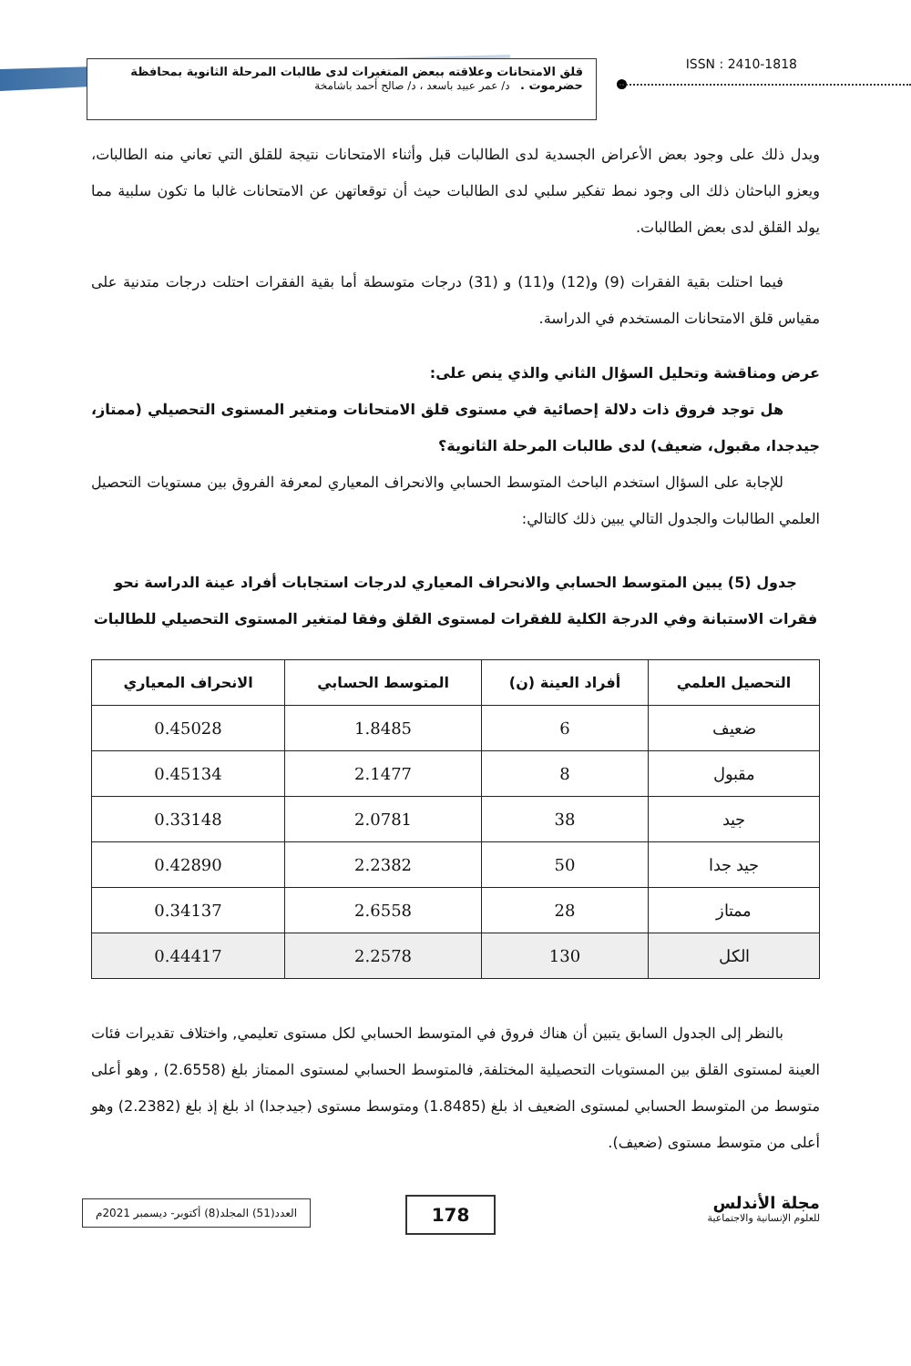قلق الامتحانات وعلاقته ببعض المتغيرات لدى طالبات المرحلة الثانوية بمحافظة حضرموت . د/ عمر عبيد باسعد ، د/ صالح أحمد باشامخة
ISSN : 2410-1818
ويدل ذلك على وجود بعض الأعراض الجسدية لدى الطالبات قبل وأثناء الامتحانات نتيجة للقلق التي تعاني منه الطالبات، ويعزو الباحثان ذلك الى وجود نمط تفكير سلبي لدى الطالبات حيث أن توقعاتهن عن الامتحانات غالبا ما تكون سلبية مما يولد القلق لدى بعض الطالبات.
فيما احتلت بقية الفقرات (9) و(12) و(11) و (31) درجات متوسطة أما بقية الفقرات احتلت درجات متدنية على مقياس قلق الامتحانات المستخدم في الدراسة.
عرض ومناقشة وتحليل السؤال الثاني والذي ينص على:
هل توجد فروق ذات دلالة إحصائية في مستوى قلق الامتحانات ومتغير المستوى التحصيلي (ممتاز، جيدجدا، مقبول، ضعيف) لدى طالبات المرحلة الثانوية؟
للإجابة على السؤال استخدم الباحث المتوسط الحسابي والانحراف المعياري لمعرفة الفروق بين مستويات التحصيل العلمي الطالبات والجدول التالي يبين ذلك كالتالي:
جدول (5) يبين المتوسط الحسابي والانحراف المعياري لدرجات استجابات أفراد عينة الدراسة نحو فقرات الاستبانة وفي الدرجة الكلية للفقرات لمستوى القلق وفقا لمتغير المستوى التحصيلي للطالبات
| التحصيل العلمي | أفراد العينة (ن) | المتوسط الحسابي | الانحراف المعياري |
| --- | --- | --- | --- |
| ضعيف | 6 | 1.8485 | 0.45028 |
| مقبول | 8 | 2.1477 | 0.45134 |
| جيد | 38 | 2.0781 | 0.33148 |
| جيد جدا | 50 | 2.2382 | 0.42890 |
| ممتاز | 28 | 2.6558 | 0.34137 |
| الكل | 130 | 2.2578 | 0.44417 |
بالنظر إلى الجدول السابق يتبين أن هناك فروق في المتوسط الحسابي لكل مستوى تعليمي, واختلاف تقديرات فئات العينة لمستوى القلق بين المستويات التحصيلية المختلفة, فالمتوسط الحسابي لمستوى الممتاز بلغ (2.6558) , وهو أعلى متوسط من المتوسط الحسابي لمستوى الضعيف اذ بلغ (1.8485) ومتوسط مستوى (جيدجدا) اذ بلغ إذ بلغ (2.2382) وهو أعلى من متوسط مستوى (ضعيف).
مجلة الأندلس
للعلوم الإنسانية والاجتماعية
178
العدد(51) المجلد(8) أكتوبر- ديسمبر 2021م